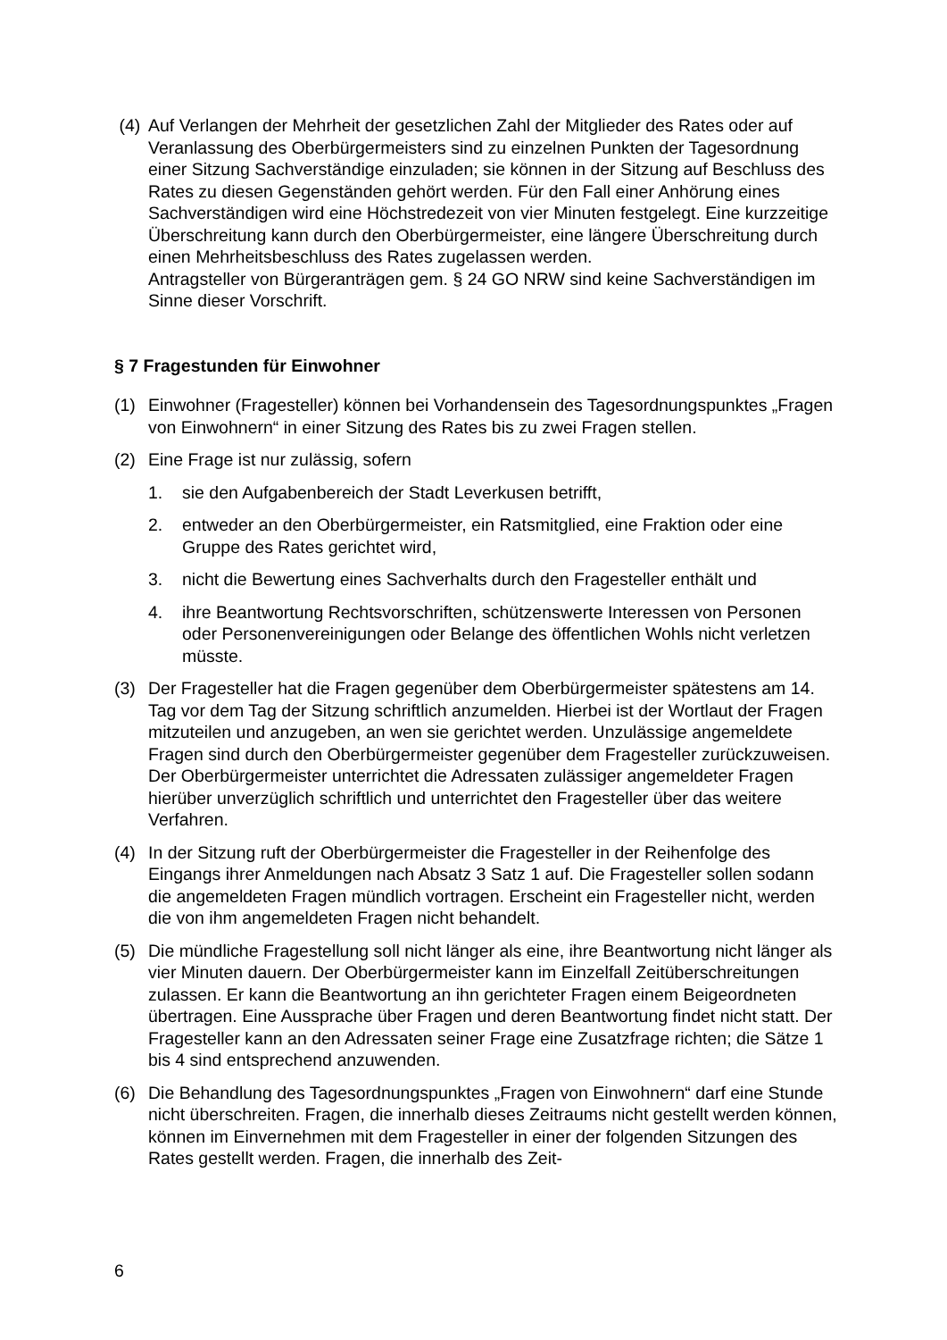(4) Auf Verlangen der Mehrheit der gesetzlichen Zahl der Mitglieder des Rates oder auf Veranlassung des Oberbürgermeisters sind zu einzelnen Punkten der Tagesordnung einer Sitzung Sachverständige einzuladen; sie können in der Sitzung auf Beschluss des Rates zu diesen Gegenständen gehört werden. Für den Fall einer Anhörung eines Sachverständigen wird eine Höchstredezeit von vier Minuten festgelegt. Eine kurzzeitige Überschreitung kann durch den Oberbürgermeister, eine längere Überschreitung durch einen Mehrheitsbeschluss des Rates zugelassen werden.
Antragsteller von Bürgeranträgen gem. § 24 GO NRW sind keine Sachverständigen im Sinne dieser Vorschrift.
§ 7 Fragestunden für Einwohner
(1) Einwohner (Fragesteller) können bei Vorhandensein des Tagesordnungspunktes „Fragen von Einwohnern“ in einer Sitzung des Rates bis zu zwei Fragen stellen.
(2) Eine Frage ist nur zulässig, sofern
1. sie den Aufgabenbereich der Stadt Leverkusen betrifft,
2. entweder an den Oberbürgermeister, ein Ratsmitglied, eine Fraktion oder eine Gruppe des Rates gerichtet wird,
3. nicht die Bewertung eines Sachverhalts durch den Fragesteller enthält und
4. ihre Beantwortung Rechtsvorschriften, schützenswerte Interessen von Personen oder Personenvereinigungen oder Belange des öffentlichen Wohls nicht verletzen müsste.
(3) Der Fragesteller hat die Fragen gegenüber dem Oberbürgermeister spätestens am 14. Tag vor dem Tag der Sitzung schriftlich anzumelden. Hierbei ist der Wortlaut der Fragen mitzuteilen und anzugeben, an wen sie gerichtet werden. Unzulässige angemeldete Fragen sind durch den Oberbürgermeister gegenüber dem Fragesteller zurückzuweisen. Der Oberbürgermeister unterrichtet die Adressaten zulässiger angemeldeter Fragen hierüber unverzüglich schriftlich und unterrichtet den Fragesteller über das weitere Verfahren.
(4) In der Sitzung ruft der Oberbürgermeister die Fragesteller in der Reihenfolge des Eingangs ihrer Anmeldungen nach Absatz 3 Satz 1 auf. Die Fragesteller sollen sodann die angemeldeten Fragen mündlich vortragen. Erscheint ein Fragesteller nicht, werden die von ihm angemeldeten Fragen nicht behandelt.
(5) Die mündliche Fragestellung soll nicht länger als eine, ihre Beantwortung nicht länger als vier Minuten dauern. Der Oberbürgermeister kann im Einzelfall Zeitüberschreitungen zulassen. Er kann die Beantwortung an ihn gerichteter Fragen einem Beigeordneten übertragen. Eine Aussprache über Fragen und deren Beantwortung findet nicht statt. Der Fragesteller kann an den Adressaten seiner Frage eine Zusatzfrage richten; die Sätze 1 bis 4 sind entsprechend anzuwenden.
(6) Die Behandlung des Tagesordnungspunktes „Fragen von Einwohnern“ darf eine Stunde nicht überschreiten. Fragen, die innerhalb dieses Zeitraums nicht gestellt werden können, können im Einvernehmen mit dem Fragesteller in einer der folgenden Sitzungen des Rates gestellt werden. Fragen, die innerhalb des Zeit-
6